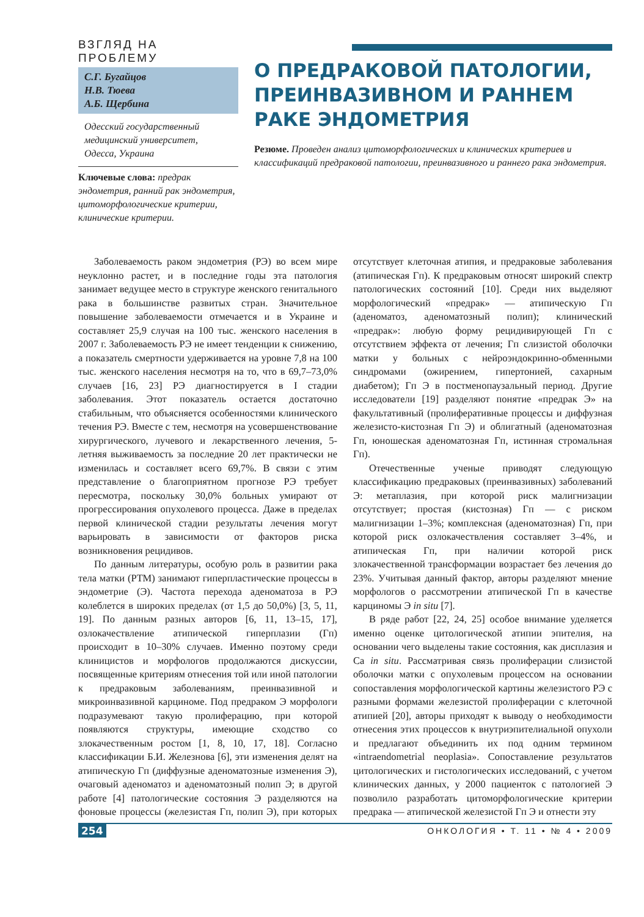ВЗГЛЯД НА ПРОБЛЕМУ
С.Г. Бугайцов
Н.В. Тюева
А.Б. Щербина
Одесский государственный медицинский университет, Одесса, Украина
Ключевые слова: предрак эндометрия, ранний рак эндометрия, цитоморфологические критерии, клинические критерии.
О ПРЕДРАКОВОЙ ПАТОЛОГИИ, ПРЕИНВАЗИВНОМ И РАННЕМ РАКЕ ЭНДОМЕТРИЯ
Резюме. Проведен анализ цитоморфологических и клинических критериев и классификаций предраковой патологии, преинвазивного и раннего рака эндометрия.
Заболеваемость раком эндометрия (РЭ) во всем мире неуклонно растет, и в последние годы эта патология занимает ведущее место в структуре женского генитального рака в большинстве развитых стран. Значительное повышение заболеваемости отмечается и в Украине и составляет 25,9 случая на 100 тыс. женского населения в 2007 г. Заболеваемость РЭ не имеет тенденции к снижению, а показатель смертности удерживается на уровне 7,8 на 100 тыс. женского населения несмотря на то, что в 69,7–73,0% случаев [16, 23] РЭ диагностируется в I стадии заболевания. Этот показатель остается достаточно стабильным, что объясняется особенностями клинического течения РЭ. Вместе с тем, несмотря на усовершенствование хирургического, лучевого и лекарственного лечения, 5-летняя выживаемость за последние 20 лет практически не изменилась и составляет всего 69,7%. В связи с этим представление о благоприятном прогнозе РЭ требует пересмотра, поскольку 30,0% больных умирают от прогрессирования опухолевого процесса. Даже в пределах первой клинической стадии результаты лечения могут варьировать в зависимости от факторов риска возникновения рецидивов.
По данным литературы, особую роль в развитии рака тела матки (РТМ) занимают гиперпластические процессы в эндометрие (Э). Частота перехода аденоматоза в РЭ колеблется в широких пределах (от 1,5 до 50,0%) [3, 5, 11, 19]. По данным разных авторов [6, 11, 13–15, 17], озлокачествление атипической гиперплазии (Гп) происходит в 10–30% случаев. Именно поэтому среди клиницистов и морфологов продолжаются дискуссии, посвященные критериям отнесения той или иной патологии к предраковым заболеваниям, преинвазивной и микроинвазивной карциноме. Под предраком Э морфологи подразумевают такую пролиферацию, при которой появляются структуры, имеющие сходство со злокачественным ростом [1, 8, 10, 17, 18]. Согласно классификации Б.И. Железнова [6], эти изменения делят на атипическую Гп (диффузные аденоматозные изменения Э), очаговый аденоматоз и аденоматозный полип Э; в другой работе [4] патологические состояния Э разделяются на фоновые процессы (железистая Гп, полип Э), при которых отсутствует клеточная атипия, и предраковые заболевания (атипическая Гп). К предраковым относят широкий спектр патологических состояний [10]. Среди них выделяют морфологический «предрак» — атипическую Гп (аденоматоз, аденоматозный полип); клинический «предрак»: любую форму рецидивирующей Гп с отсутствием эффекта от лечения; Гп слизистой оболочки матки у больных с нейроэндокринно-обменными синдромами (ожирением, гипертонией, сахарным диабетом); Гп Э в постменопаузальный период. Другие исследователи [19] разделяют понятие «предрак Э» на факультативный (пролиферативные процессы и диффузная железисто-кистозная Гп Э) и облигатный (аденоматозная Гп, юношеская аденоматозная Гп, истинная стромальная Гп).
Отечественные ученые приводят следующую классификацию предраковых (преинвазивных) заболеваний Э: метаплазия, при которой риск малигнизации отсутствует; простая (кистозная) Гп — с риском малигнизации 1–3%; комплексная (аденоматозная) Гп, при которой риск озлокачествления составляет 3–4%, и атипическая Гп, при наличии которой риск злокачественной трансформации возрастает без лечения до 23%. Учитывая данный фактор, авторы разделяют мнение морфологов о рассмотрении атипической Гп в качестве карциномы Э in situ [7].
В ряде работ [22, 24, 25] особое внимание уделяется именно оценке цитологической атипии эпителия, на основании чего выделены такие состояния, как дисплазия и Ca in situ. Рассматривая связь пролиферации слизистой оболочки матки с опухолевым процессом на основании сопоставления морфологической картины железистого РЭ с разными формами железистой пролиферации с клеточной атипией [20], авторы приходят к выводу о необходимости отнесения этих процессов к внутриэпителиальной опухоли и предлагают объединить их под одним термином «intraendometrial neoplasia». Сопоставление результатов цитологических и гистологических исследований, с учетом клинических данных, у 2000 пациенток с патологией Э позволило разработать цитоморфологические критерии предрака — атипической железистой Гп Э и отнести эту
254 ОНКОЛОГИЯ • Т. 11 • № 4 • 2009